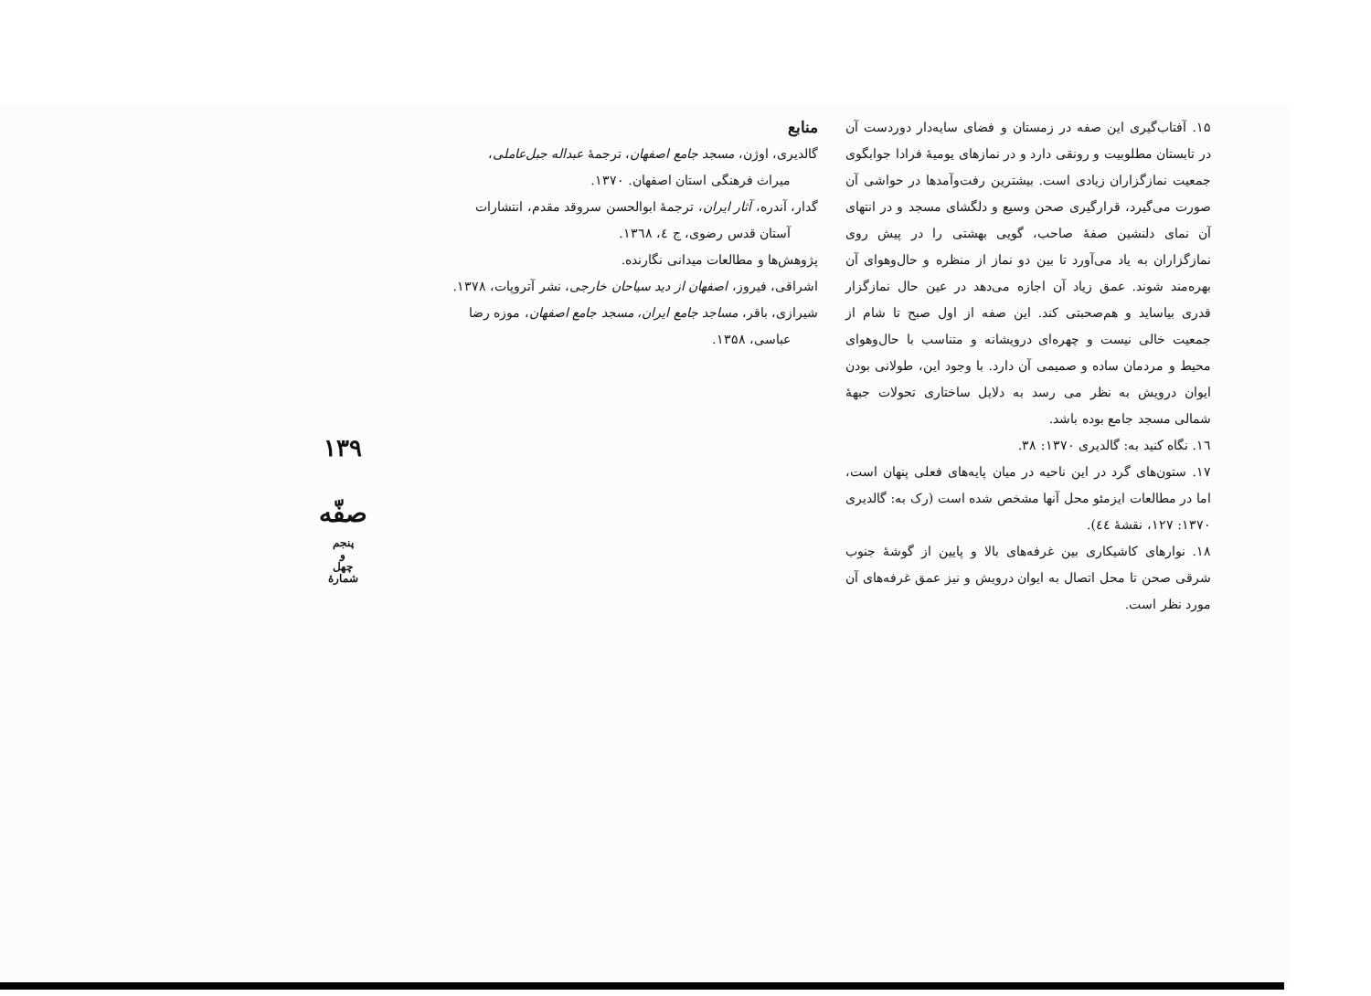۱۵. آفتاب‌گیری این صفه در زمستان و فضای سایه‌دار دوردست آن در تابستان مطلوبیت و رونقی دارد و در نمازهای یومیهٔ فرادا جوابگوی جمعیت نمازگزاران زیادی است. بیشترین رفت‌وآمدها در حواشی آن صورت می‌گیرد، قرارگیری صحن وسیع و دلگشای مسجد و در انتهای آن نمای دلنشین صفهٔ صاحب، گویی بهشتی را در پیش روی نمازگزاران به یاد می‌آورد تا بین دو نماز از منظره و حال‌وهوای آن بهره‌مند شوند. عمق زیاد آن اجازه می‌دهد در عین حال نمازگزار قدری بیاساید و هم‌صحبتی کند. این صفه از اول صبح تا شام از جمعیت خالی نیست و چهره‌ای درویشانه و متناسب با حال‌وهوای محیط و مردمان ساده و صمیمی آن دارد. با وجود این، طولانی بودن ایوان درویش به نظر می رسد به دلایل ساختاری تحولات جبههٔ شمالی مسجد جامع بوده باشد.
۱٦. نگاه کنید به: گالدیری ۱۳۷۰: ۳۸.
۱۷. ستون‌های گرد در این ناحیه در میان پایه‌های فعلی پنهان است، اما در مطالعات ایزمئو محل آنها مشخص شده است (رک به: گالدیری ۱۳۷۰: ۱۲۷، نقشهٔ ٤٤).
۱۸. نوارهای کاشیکاری بین غرفه‌های بالا و پایین از گوشهٔ جنوب شرقی صحن تا محل اتصال به ایوان درویش و نیز عمق غرفه‌های آن مورد نظر است.
منابع
گالدیری، اوژن، مسجد جامع اصفهان، ترجمهٔ عبداله جبل‌عاملی، میراث فرهنگی استان اصفهان. ۱۳۷۰.
گدار، آندره، آثار ایران، ترجمهٔ ابوالحسن سروقد مقدم، انتشارات آستان قدس رضوی، ج ٤، ۱۳٦۸.
پژوهش‌ها و مطالعات میدانی نگارنده.
اشراقی، فیروز، اصفهان از دید سیاحان خارجی، نشر آتروپات، ۱۳۷۸.
شیرازی، باقر، مساجد جامع ایران، مسجد جامع اصفهان، موزه رضا عباسی، ۱۳۵۸.
۱۳۹
صفّه
پنجم
و
چهل
شمارهٔ